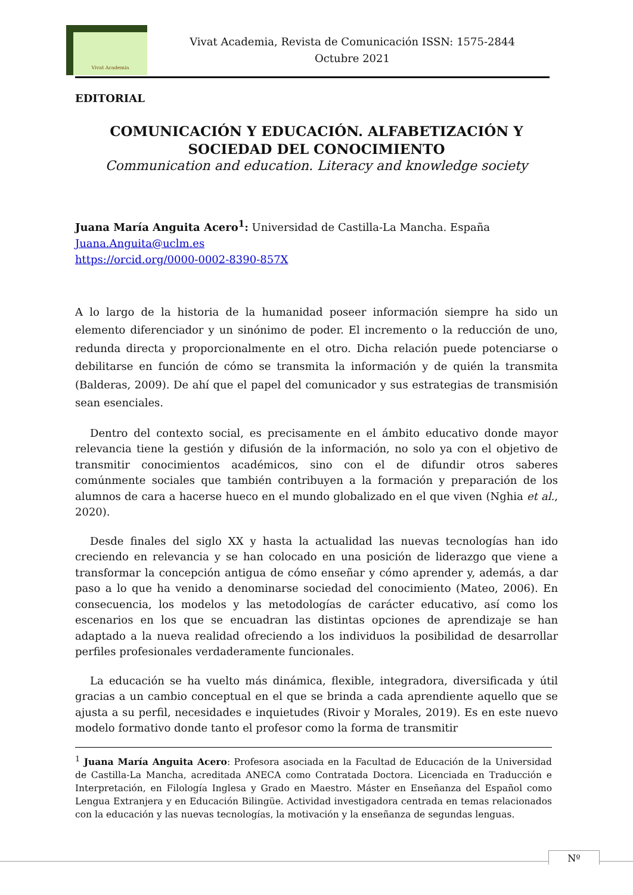Vivat Academia
Vivat Academia, Revista de Comunicación ISSN: 1575-2844
Octubre 2021
EDITORIAL
COMUNICACIÓN Y EDUCACIÓN. ALFABETIZACIÓN Y
SOCIEDAD DEL CONOCIMIENTO
Communication and education. Literacy and knowledge society
Juana María Anguita Acero<sup>1</sup>: Universidad de Castilla-La Mancha. España
Juana.Anguita@uclm.es
https://orcid.org/0000-0002-8390-857X
A lo largo de la historia de la humanidad poseer información siempre ha sido un elemento diferenciador y un sinónimo de poder. El incremento o la reducción de uno, redunda directa y proporcionalmente en el otro. Dicha relación puede potenciarse o debilitarse en función de cómo se transmita la información y de quién la transmita (Balderas, 2009). De ahí que el papel del comunicador y sus estrategias de transmisión sean esenciales.
Dentro del contexto social, es precisamente en el ámbito educativo donde mayor relevancia tiene la gestión y difusión de la información, no solo ya con el objetivo de transmitir conocimientos académicos, sino con el de difundir otros saberes comúnmente sociales que también contribuyen a la formación y preparación de los alumnos de cara a hacerse hueco en el mundo globalizado en el que viven (Nghia et al., 2020).
Desde finales del siglo XX y hasta la actualidad las nuevas tecnologías han ido creciendo en relevancia y se han colocado en una posición de liderazgo que viene a transformar la concepción antigua de cómo enseñar y cómo aprender y, además, a dar paso a lo que ha venido a denominarse sociedad del conocimiento (Mateo, 2006). En consecuencia, los modelos y las metodologías de carácter educativo, así como los escenarios en los que se encuadran las distintas opciones de aprendizaje se han adaptado a la nueva realidad ofreciendo a los individuos la posibilidad de desarrollar perfiles profesionales verdaderamente funcionales.
La educación se ha vuelto más dinámica, flexible, integradora, diversificada y útil gracias a un cambio conceptual en el que se brinda a cada aprendiente aquello que se ajusta a su perfil, necesidades e inquietudes (Rivoir y Morales, 2019). Es en este nuevo modelo formativo donde tanto el profesor como la forma de transmitir
<sup>1</sup> Juana María Anguita Acero: Profesora asociada en la Facultad de Educación de la Universidad de Castilla-La Mancha, acreditada ANECA como Contratada Doctora. Licenciada en Traducción e Interpretación, en Filología Inglesa y Grado en Maestro. Máster en Enseñanza del Español como Lengua Extranjera y en Educación Bilingüe. Actividad investigadora centrada en temas relacionados con la educación y las nuevas tecnologías, la motivación y la enseñanza de segundas lenguas.
Nº